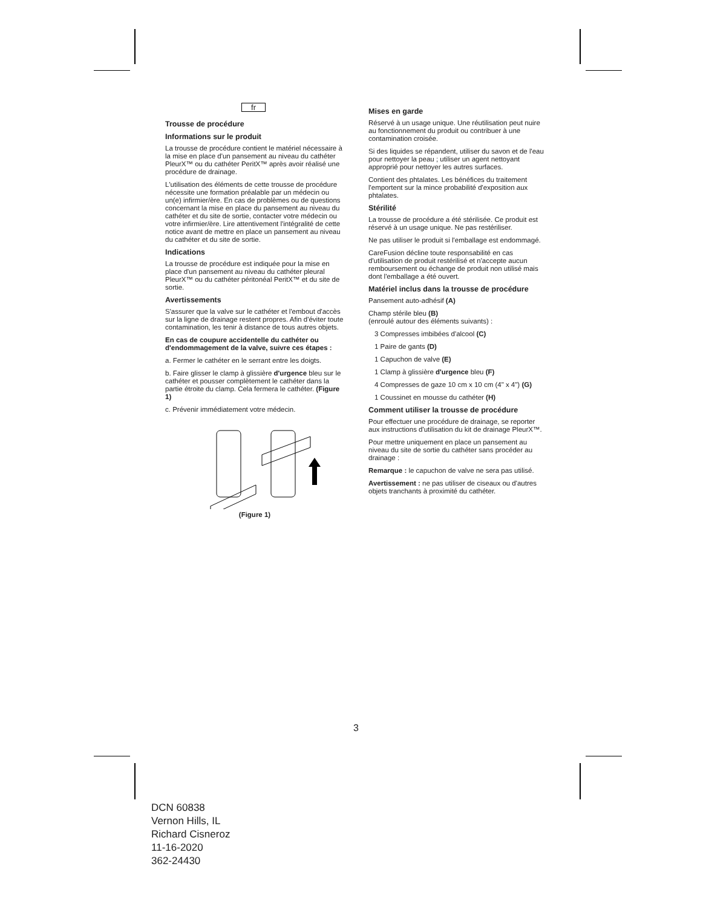fr
Trousse de procédure
Informations sur le produit
La trousse de procédure contient le matériel nécessaire à la mise en place d'un pansement au niveau du cathéter PleurX™ ou du cathéter PeritX™ après avoir réalisé une procédure de drainage.
L'utilisation des éléments de cette trousse de procédure nécessite une formation préalable par un médecin ou un(e) infirmier/ère. En cas de problèmes ou de questions concernant la mise en place du pansement au niveau du cathéter et du site de sortie, contacter votre médecin ou votre infirmier/ère. Lire attentivement l'intégralité de cette notice avant de mettre en place un pansement au niveau du cathéter et du site de sortie.
Indications
La trousse de procédure est indiquée pour la mise en place d'un pansement au niveau du cathéter pleural PleurX™ ou du cathéter péritonéal PeritX™ et du site de sortie.
Avertissements
S'assurer que la valve sur le cathéter et l'embout d'accès sur la ligne de drainage restent propres. Afin d'éviter toute contamination, les tenir à distance de tous autres objets.
En cas de coupure accidentelle du cathéter ou d'endommagement de la valve, suivre ces étapes :
a. Fermer le cathéter en le serrant entre les doigts.
b. Faire glisser le clamp à glissière d'urgence bleu sur le cathéter et pousser complètement le cathéter dans la partie étroite du clamp. Cela fermera le cathéter. (Figure 1)
c. Prévenir immédiatement votre médecin.
(Figure 1)
Mises en garde
Réservé à un usage unique. Une réutilisation peut nuire au fonctionnement du produit ou contribuer à une contamination croisée.
Si des liquides se répandent, utiliser du savon et de l'eau pour nettoyer la peau ; utiliser un agent nettoyant approprié pour nettoyer les autres surfaces.
Contient des phtalates. Les bénéfices du traitement l'emportent sur la mince probabilité d'exposition aux phtalates.
Stérilité
La trousse de procédure a été stérilisée. Ce produit est réservé à un usage unique. Ne pas restériliser.
Ne pas utiliser le produit si l'emballage est endommagé.
CareFusion décline toute responsabilité en cas d'utilisation de produit restérilisé et n'accepte aucun remboursement ou échange de produit non utilisé mais dont l'emballage a été ouvert.
Matériel inclus dans la trousse de procédure
Pansement auto-adhésif (A)
Champ stérile bleu (B)
(enroulé autour des éléments suivants) :
3 Compresses imbibées d'alcool (C)
1 Paire de gants (D)
1 Capuchon de valve (E)
1 Clamp à glissière d'urgence bleu (F)
4 Compresses de gaze 10 cm x 10 cm (4" x 4") (G)
1 Coussinet en mousse du cathéter (H)
Comment utiliser la trousse de procédure
Pour effectuer une procédure de drainage, se reporter aux instructions d'utilisation du kit de drainage PleurX™.
Pour mettre uniquement en place un pansement au niveau du site de sortie du cathéter sans procéder au drainage :
Remarque : le capuchon de valve ne sera pas utilisé.
Avertissement : ne pas utiliser de ciseaux ou d'autres objets tranchants à proximité du cathéter.
3
DCN 60838
Vernon Hills, IL
Richard Cisneroz
11-16-2020
362-24430